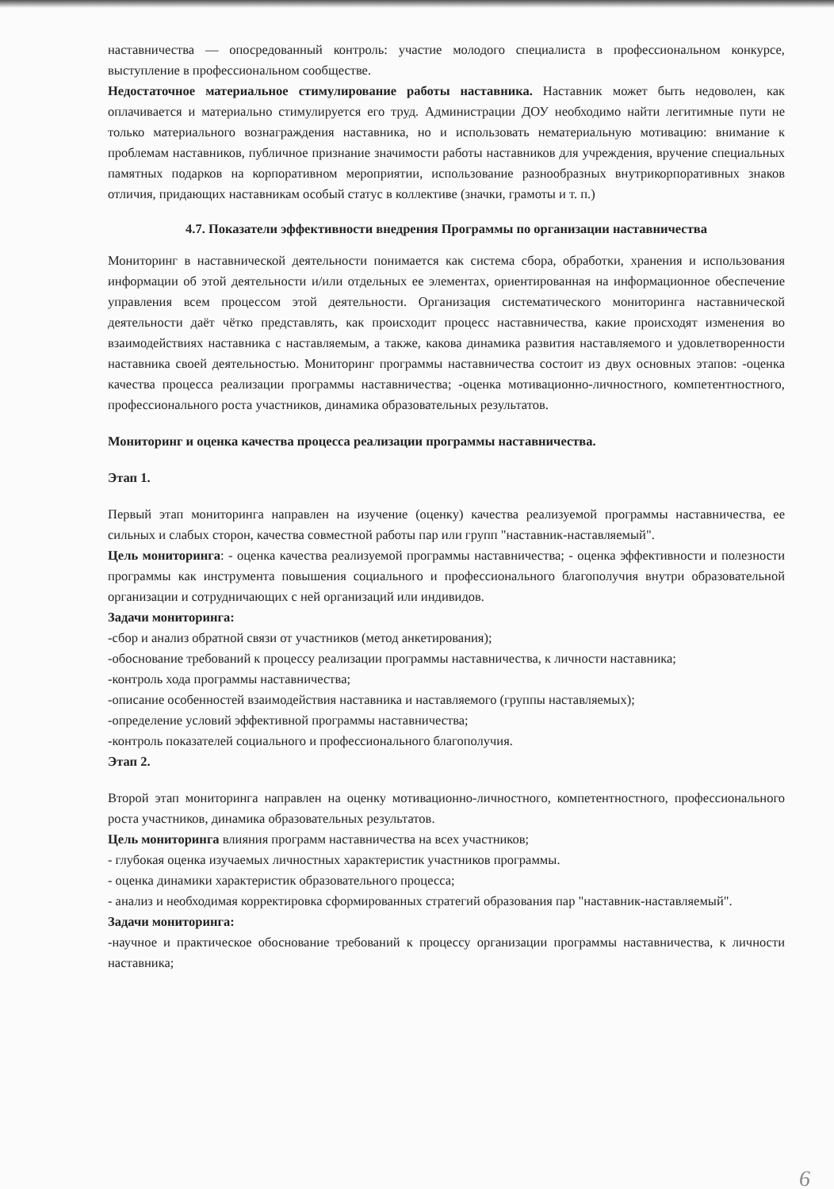наставничества — опосредованный контроль: участие молодого специалиста в профессиональном конкурсе, выступление в профессиональном сообществе.
Недостаточное материальное стимулирование работы наставника. Наставник может быть недоволен, как оплачивается и материально стимулируется его труд. Администрации ДОУ необходимо найти легитимные пути не только материального вознаграждения наставника, но и использовать нематериальную мотивацию: внимание к проблемам наставников, публичное признание значимости работы наставников для учреждения, вручение специальных памятных подарков на корпоративном мероприятии, использование разнообразных внутрикорпоративных знаков отличия, придающих наставникам особый статус в коллективе (значки, грамоты и т. п.)
4.7. Показатели эффективности внедрения Программы по организации наставничества
Мониторинг в наставнической деятельности понимается как система сбора, обработки, хранения и использования информации об этой деятельности и/или отдельных ее элементах, ориентированная на информационное обеспечение управления всем процессом этой деятельности. Организация систематического мониторинга наставнической деятельности даёт чётко представлять, как происходит процесс наставничества, какие происходят изменения во взаимодействиях наставника с наставляемым, а также, какова динамика развития наставляемого и удовлетворенности наставника своей деятельностью. Мониторинг программы наставничества состоит из двух основных этапов: -оценка качества процесса реализации программы наставничества; -оценка мотивационно-личностного, компетентностного, профессионального роста участников, динамика образовательных результатов.
Мониторинг и оценка качества процесса реализации программы наставничества.
Этап 1.
Первый этап мониторинга направлен на изучение (оценку) качества реализуемой программы наставничества, ее сильных и слабых сторон, качества совместной работы пар или групп "наставник-наставляемый".
Цель мониторинга: - оценка качества реализуемой программы наставничества; - оценка эффективности и полезности программы как инструмента повышения социального и профессионального благополучия внутри образовательной организации и сотрудничающих с ней организаций или индивидов.
Задачи мониторинга:
-сбор и анализ обратной связи от участников (метод анкетирования);
-обоснование требований к процессу реализации программы наставничества, к личности наставника;
-контроль хода программы наставничества;
-описание особенностей взаимодействия наставника и наставляемого (группы наставляемых);
-определение условий эффективной программы наставничества;
-контроль показателей социального и профессионального благополучия.
Этап 2.
Второй этап мониторинга направлен на оценку мотивационно-личностного, компетентностного, профессионального роста участников, динамика образовательных результатов.
Цель мониторинга влияния программ наставничества на всех участников;
- глубокая оценка изучаемых личностных характеристик участников программы.
- оценка динамики характеристик образовательного процесса;
- анализ и необходимая корректировка сформированных стратегий образования пар "наставник-наставляемый".
Задачи мониторинга:
-научное и практическое обоснование требований к процессу организации программы наставничества, к личности наставника;
6